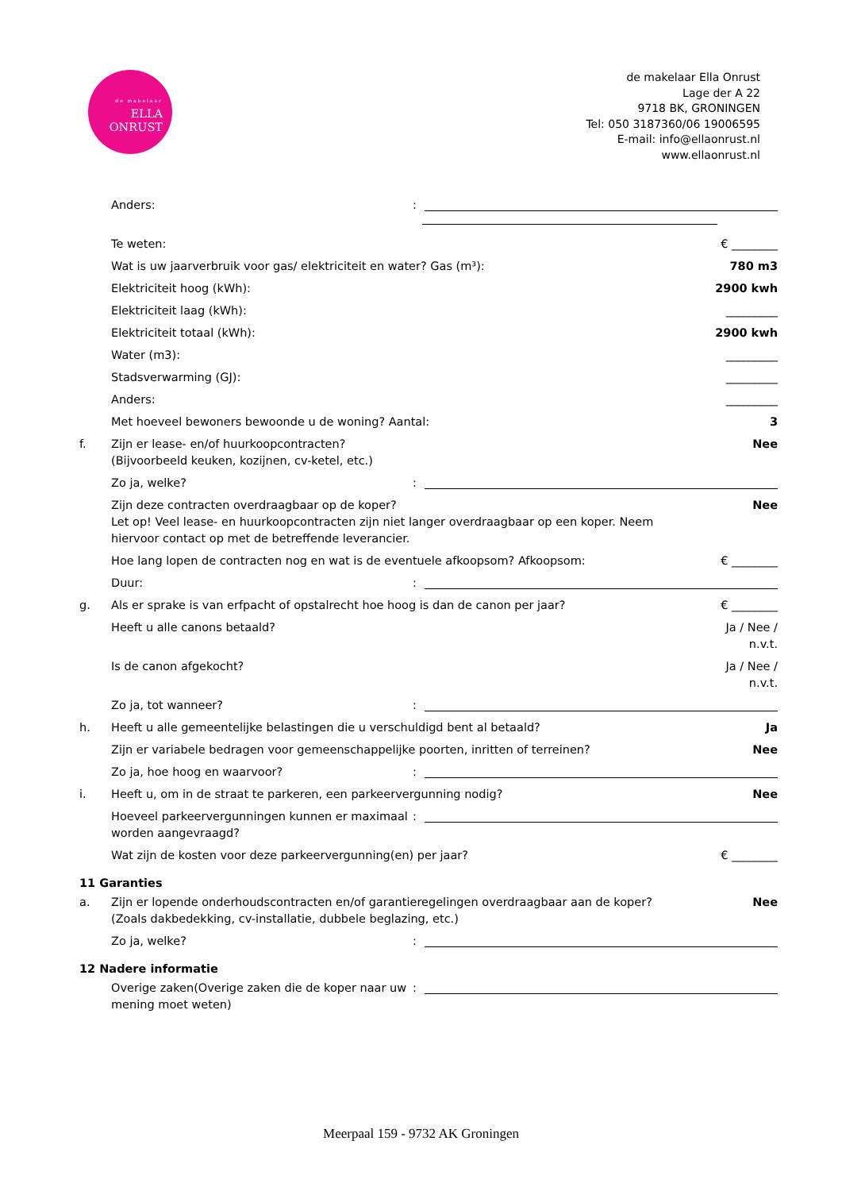de makelaar
ELLA
ONRUST
de makelaar Ella Onrust
Lage der A 22
9718 BK, GRONINGEN
Tel: 050 3187360/06 19006595
E-mail: info@ellaonrust.nl
www.ellaonrust.nl
Anders::
Te weten: € ________
Wat is uw jaarverbruik voor gas/ elektriciteit en water? Gas (m³): 780 m3
Elektriciteit hoog (kWh): 2900 kwh
Elektriciteit laag (kWh): _________
Elektriciteit totaal (kWh): 2900 kwh
Water (m3): _________
Stadsverwarming (GJ): _________
Anders: _________
Met hoeveel bewoners bewoonde u de woning? Aantal: 3
f. Zijn er lease- en/of huurkoopcontracten?
(Bijvoorbeeld keuken, kozijnen, cv-ketel, etc.) Nee
Zo ja, welke?:
Zijn deze contracten overdraagbaar op de koper?
Let op! Veel lease- en huurkoopcontracten zijn niet langer overdraagbaar op een koper. Neem hiervoor contact op met de betreffende leverancier. Nee
Hoe lang lopen de contracten nog en wat is de eventuele afkoopsom? Afkoopsom: € ________
Duur::
g. Als er sprake is van erfpacht of opstalrecht hoe hoog is dan de canon per jaar? € ________
Heeft u alle canons betaald? Ja / Nee /
n.v.t.
Is de canon afgekocht? Ja / Nee /
n.v.t.
Zo ja, tot wanneer?:
h. Heeft u alle gemeentelijke belastingen die u verschuldigd bent al betaald? Ja
Zijn er variabele bedragen voor gemeenschappelijke poorten, inritten of terreinen? Nee
Zo ja, hoe hoog en waarvoor?:
i. Heeft u, om in de straat te parkeren, een parkeervergunning nodig? Nee
Hoeveel parkeervergunningen kunnen er maximaal worden aangevraagd?:
Wat zijn de kosten voor deze parkeervergunning(en) per jaar? € ________
11 Garanties
a. Zijn er lopende onderhoudscontracten en/of garantieregelingen overdraagbaar aan de koper?
(Zoals dakbedekking, cv-installatie, dubbele beglazing, etc.) Nee
Zo ja, welke?:
12 Nadere informatie
Overige zaken(Overige zaken die de koper naar uw mening moet weten):
Meerpaal 159 - 9732 AK Groningen